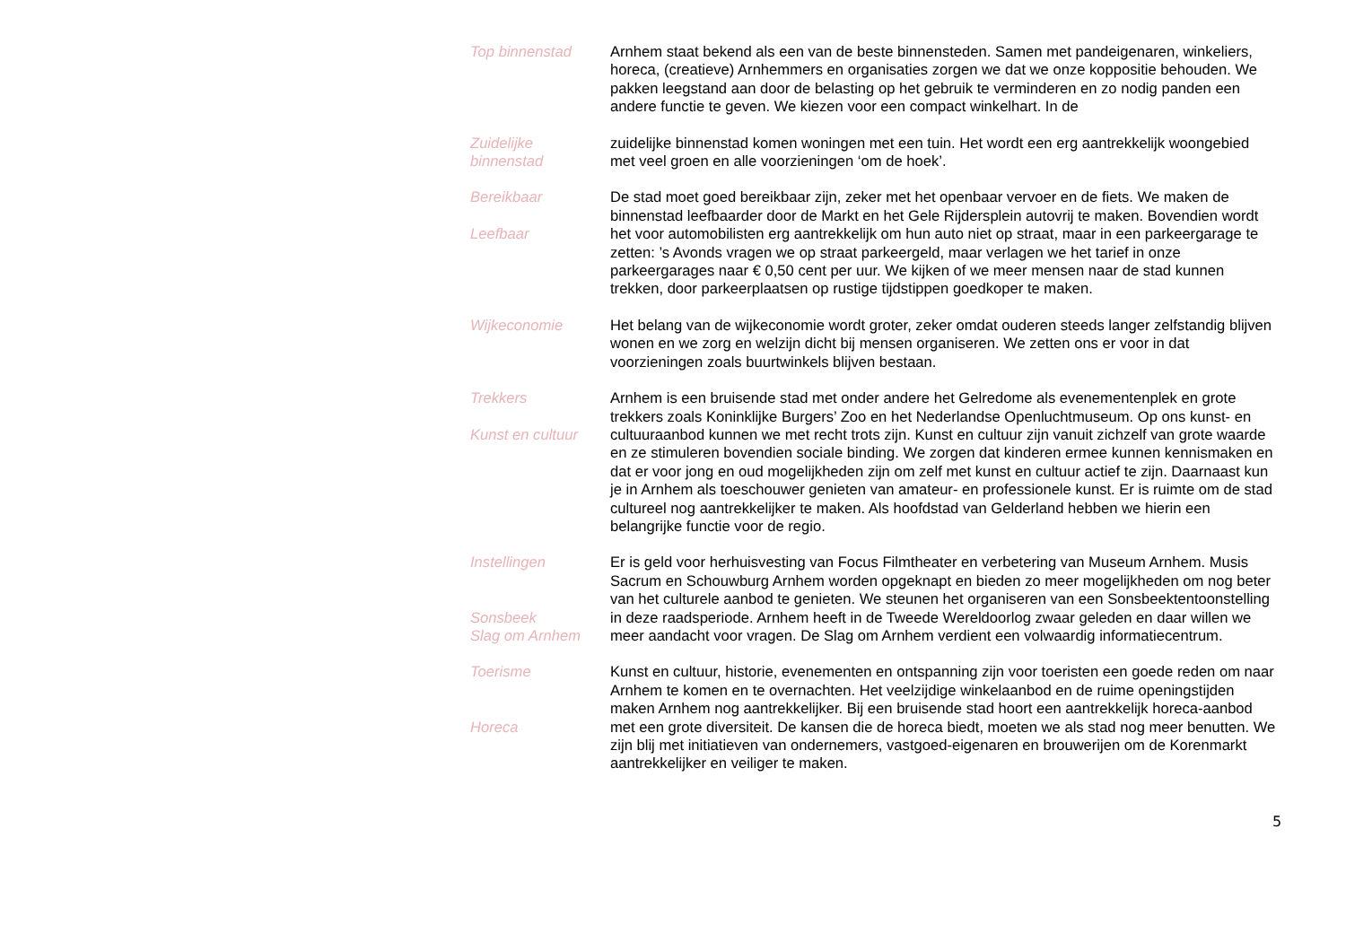Top binnenstad Arnhem staat bekend als een van de beste binnensteden. Samen met pandeigenaren, winkeliers, horeca, (creatieve) Arnhemmers en organisaties zorgen we dat we onze koppositie behouden. We pakken leegstand aan door de belasting op het gebruik te verminderen en zo nodig panden een andere functie te geven. We kiezen voor een compact winkelhart. In de
Zuidelijke
binnenstad
zuidelijke binnenstad komen woningen met een tuin. Het wordt een erg aantrekkelijk woongebied met veel groen en alle voorzieningen ‘om de hoek’.
Bereikbaar
Leefbaar
De stad moet goed bereikbaar zijn, zeker met het openbaar vervoer en de fiets. We maken de binnenstad leefbaarder door de Markt en het Gele Rijdersplein autovrij te maken. Bovendien wordt het voor automobilisten erg aantrekkelijk om hun auto niet op straat, maar in een parkeergarage te zetten: ’s Avonds vragen we op straat parkeergeld, maar verlagen we het tarief in onze parkeergarages naar € 0,50 cent per uur. We kijken of we meer mensen naar de stad kunnen trekken, door parkeerplaatsen op rustige tijdstippen goedkoper te maken.
Wijkeconomie Het belang van de wijkeconomie wordt groter, zeker omdat ouderen steeds langer zelfstandig blijven wonen en we zorg en welzijn dicht bij mensen organiseren. We zetten ons er voor in dat voorzieningen zoals buurtwinkels blijven bestaan.
Trekkers
Kunst en cultuur
Arnhem is een bruisende stad met onder andere het Gelredome als evenementenplek en grote trekkers zoals Koninklijke Burgers’ Zoo en het Nederlandse Openluchtmuseum. Op ons kunst- en cultuuraanbod kunnen we met recht trots zijn. Kunst en cultuur zijn vanuit zichzelf van grote waarde en ze stimuleren bovendien sociale binding. We zorgen dat kinderen ermee kunnen kennismaken en dat er voor jong en oud mogelijkheden zijn om zelf met kunst en cultuur actief te zijn. Daarnaast kun je in Arnhem als toeschouwer genieten van amateur- en professionele kunst. Er is ruimte om de stad cultureel nog aantrekkelijker te maken. Als hoofdstad van Gelderland hebben we hierin een belangrijke functie voor de regio.
Instellingen
Sonsbeek
Slag om Arnhem
Er is geld voor herhuisvesting van Focus Filmtheater en verbetering van Museum Arnhem. Musis Sacrum en Schouwburg Arnhem worden opgeknapt en bieden zo meer mogelijkheden om nog beter van het culturele aanbod te genieten. We steunen het organiseren van een Sonsbeektentoonstelling in deze raadsperiode. Arnhem heeft in de Tweede Wereldoorlog zwaar geleden en daar willen we meer aandacht voor vragen. De Slag om Arnhem verdient een volwaardig informatiecentrum.
Toerisme
Horeca
Kunst en cultuur, historie, evenementen en ontspanning zijn voor toeristen een goede reden om naar Arnhem te komen en te overnachten. Het veelzijdige winkelaanbod en de ruime openingstijden maken Arnhem nog aantrekkelijker. Bij een bruisende stad hoort een aantrekkelijk horeca-aanbod met een grote diversiteit. De kansen die de horeca biedt, moeten we als stad nog meer benutten. We zijn blij met initiatieven van ondernemers, vastgoed-eigenaren en brouwerijen om de Korenmarkt aantrekkelijker en veiliger te maken.
5